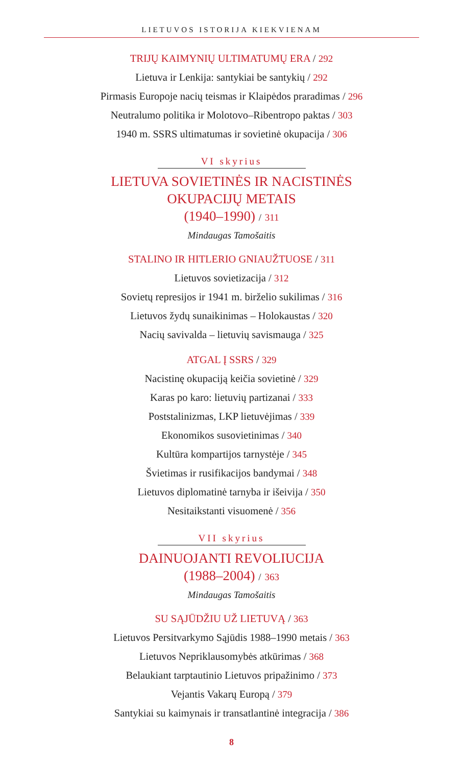LIETUVOS ISTORIJA KIEKVIENAM
TRIJŲ KAIMYNIŲ ULTIMATUMŲ ERA / 292
Lietuva ir Lenkija: santykiai be santykių / 292
Pirmasis Europoje nacių teismas ir Klaipėdos praradimas / 296
Neutralumo politika ir Molotovo–Ribentropo paktas / 303
1940 m. SSRS ultimatumas ir sovietinė okupacija / 306
VI skyrius
LIETUVA SOVIETINĖS IR NACISTINĖS
OKUPACIJŲ METAIS
(1940–1990) / 311
Mindaugas Tamošaitis
STALINO IR HITLERIO GNIAUŽTUOSE / 311
Lietuvos sovietizacija / 312
Sovietų represijos ir 1941 m. birželio sukilimas / 316
Lietuvos žydų sunaikinimas – Holokaustas / 320
Nacių savivalda – lietuvių savismauga / 325
ATGAL Į SSRS / 329
Nacistinę okupaciją keičia sovietinė / 329
Karas po karo: lietuvių partizanai / 333
Poststalinizmas, LKP lietuvėjimas / 339
Ekonomikos susovietinimas / 340
Kultūra kompartijos tarnystėje / 345
Švietimas ir rusifikacijos bandymai / 348
Lietuvos diplomatinė tarnyba ir išeivija / 350
Nesitaikstanti visuomenė / 356
VII skyrius
DAINUOJANTI REVOLIUCIJA
(1988–2004) / 363
Mindaugas Tamošaitis
SU SĄJŪDŽIU UŽ LIETUVĄ / 363
Lietuvos Persitvarkymo Sąjūdis 1988–1990 metais / 363
Lietuvos Nepriklausomybės atkūrimas / 368
Belaukiant tarptautinio Lietuvos pripažinimo / 373
Vejantis Vakarų Europą / 379
Santykiai su kaimynais ir transatlantinė integracija / 386
8